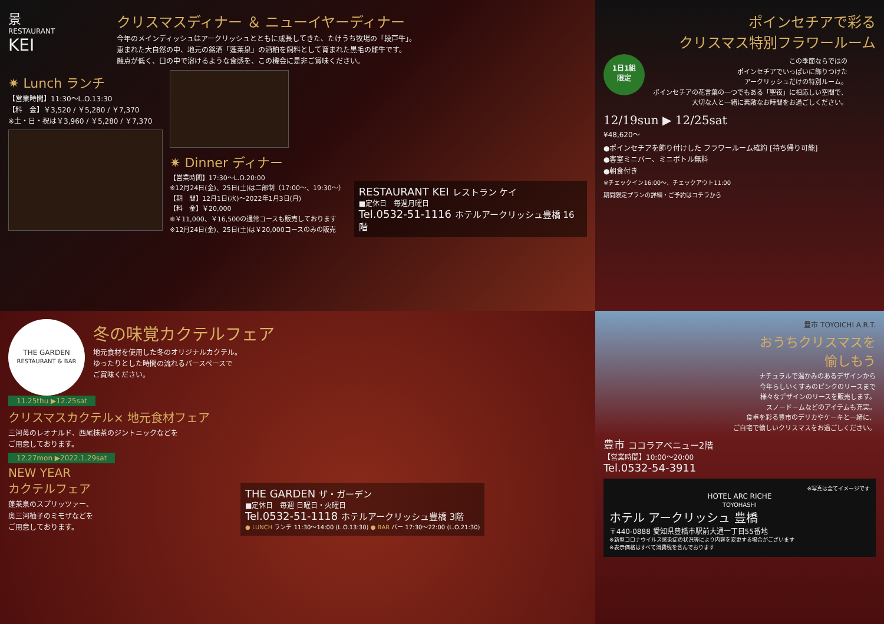景
RESTAURANT
KEI
クリスマスディナー ＆ ニューイヤーディナー
今年のメインディッシュはアークリッシュとともに成長してきた、たけうち牧場の「段戸牛」。
恵まれた大自然の中、地元の銘酒「蓬莱泉」の酒粕を飼料として育まれた黒毛の雌牛です。
融点が低く、口の中で溶けるような食感を、この機会に是非ご賞味ください。
✷ Lunch ランチ
【営業時間】11:30〜L.O.13:30
【料　金】￥3,520 / ￥5,280 / ￥7,370
※土・日・祝は￥3,960 / ￥5,280 / ￥7,370
✷ Dinner ディナー
【営業時間】17:30〜L.O.20:00
※12月24日(金)、25日(土)は二部制（17:00〜、19:30〜）
【期　間】12月1日(水)〜2022年1月3日(月)
【料　金】￥20,000
※￥11,000、￥16,500の通常コースも販売しております
※12月24日(金)、25日(土)は￥20,000コースのみの販売
RESTAURANT KEI レストラン ケイ
■定休日　毎週月曜日
Tel.0532-51-1116 ホテルアークリッシュ豊橋 16階
ポインセチアで彩る
クリスマス特別フラワールーム
1日1組
限定
この季節ならではの
ポインセチアでいっぱいに飾りつけた
アークリッシュだけの特別ルーム。
ポインセチアの花言葉の一つでもある「聖夜」に相応しい空間で、
大切な人と一緒に素敵なお時間をお過ごしください。
12/19sun ▶ 12/25sat
¥48,620〜
●ポインセチアを飾り付けした フラワールーム確約 [持ち帰り可能]
●客室ミニバー、ミニボトル無料
●朝食付き
※チェックイン16:00〜、チェックアウト11:00
期間限定プランの詳細・ご予約はコチラから
THE GARDEN
RESTAURANT & BAR
冬の味覚カクテルフェア
地元食材を使用した冬のオリジナルカクテル。
ゆったりとした時間の流れるバースペースで
ご賞味ください。
11.25thu ▶12.25sat
クリスマスカクテル× 地元食材フェア
三河苺のレオナルド、西尾抹茶のジントニックなどを
ご用意しております。
12.27mon ▶2022.1.29sat
NEW YEAR
カクテルフェア
蓬莱泉のスプリッツァー、
奥三河柚子のミモザなどを
ご用意しております。
THE GARDEN ザ・ガーデン
■定休日　毎週 日曜日・火曜日
Tel.0532-51-1118 ホテルアークリッシュ豊橋 3階
● LUNCH ランチ 11:30〜14:00 (L.O.13:30) ● BAR バー 17:30〜22:00 (L.O.21:30)
豊市 TOYOICHI A.R.T.
おうちクリスマスを
愉しもう
ナチュラルで温かみのあるデザインから
今年らしいくすみのピンクのリースまで
様々なデザインのリースを販売します。
スノードームなどのアイテムも充実。
食卓を彩る豊市のデリカやケーキと一緒に、
ご自宅で愉しいクリスマスをお過ごしください。
豊市 ココラアベニュー2階
【営業時間】10:00〜20:00
Tel.0532-54-3911
※写真は全てイメージです
HOTEL ARC RICHE
TOYOHASHI
ホテル アークリッシュ 豊橋
〒440-0888 愛知県豊橋市駅前大通一丁目55番地
※新型コロナウイルス感染症の状況等により内容を変更する場合がございます
※表示価格はすべて消費税を含んでおります